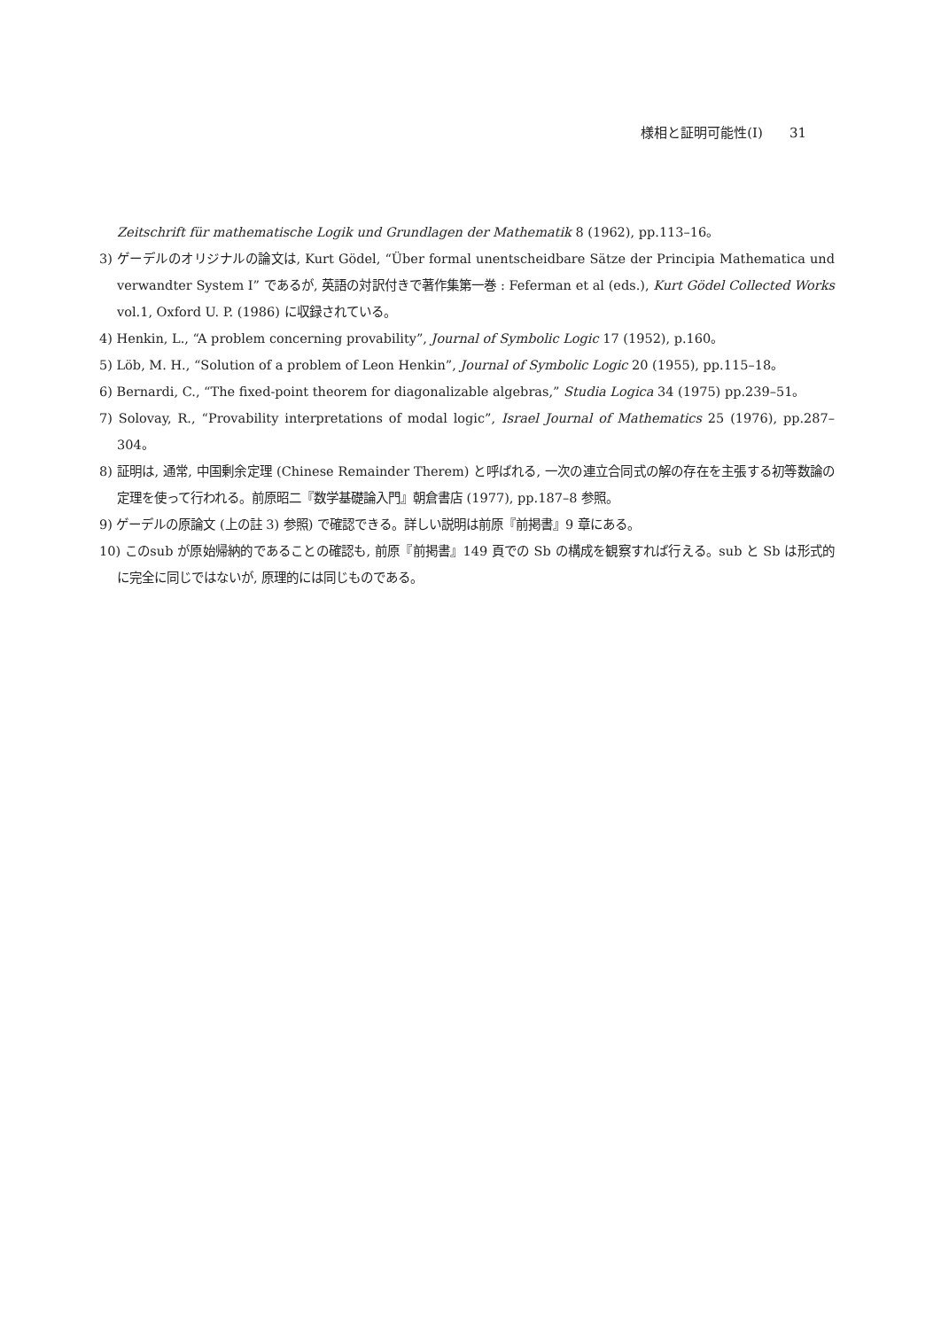様相と証明可能性(Ⅰ) 31
Zeitschrift für mathematische Logik und Grundlagen der Mathematik 8 (1962), pp.113–16。
3) ゲーデルのオリジナルの論文は, Kurt Gödel, “Über formal unentscheidbare Sätze der Principia Mathematica und verwandter System I” であるが, 英語の対訳付きで著作集第一巻 : Feferman et al (eds.), Kurt Gödel Collected Works vol.1, Oxford U. P. (1986) に収録されている。
4) Henkin, L., “A problem concerning provability”, Journal of Symbolic Logic 17 (1952), p.160。
5) Löb, M. H., “Solution of a problem of Leon Henkin”, Journal of Symbolic Logic 20 (1955), pp.115–18。
6) Bernardi, C., “The fixed-point theorem for diagonalizable algebras,” Studia Logica 34 (1975) pp.239–51。
7) Solovay, R., “Provability interpretations of modal logic”, Israel Journal of Mathematics 25 (1976), pp.287–304。
8) 証明は, 通常, 中国剰余定理 (Chinese Remainder Therem) と呼ばれる, 一次の連立合同式の解の存在を主張する初等数論の定理を使って行われる。前原昭二『数学基礎論入門』朝倉書店 (1977), pp.187–8 参照。
9) ゲーデルの原論文 (上の註 3) 参照) で確認できる。詳しい説明は前原『前掲書』9 章にある。
10) このsub が原始帰納的であることの確認も, 前原『前掲書』149 頁での Sb の構成を観察すれば行える。sub と Sb は形式的に完全に同じではないが, 原理的には同じものである。